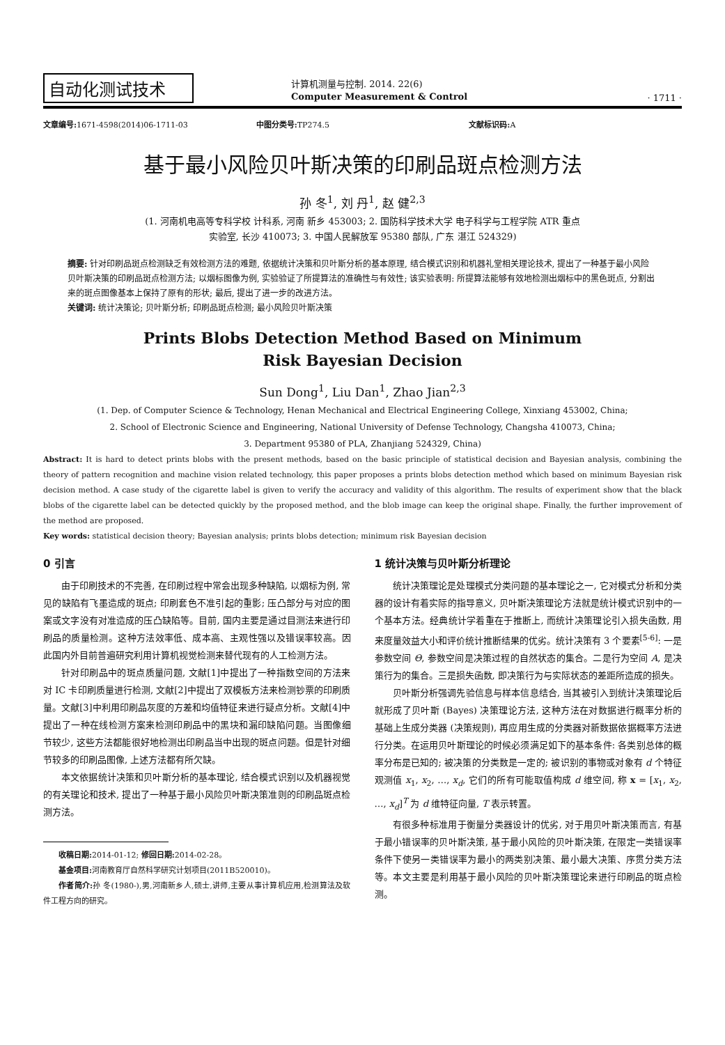自动化测试技术
计算机测量与控制. 2014. 22(6)
Computer Measurement & Control
· 1711 ·
文章编号: 1671-4598(2014)06-1711-03 中图分类号: TP274.5 文献标识码: A
基于最小风险贝叶斯决策的印刷品斑点检测方法
孙 冬<sup>1</sup>, 刘 丹<sup>1</sup>, 赵 健<sup>2,3</sup>
(1. 河南机电高等专科学校 计科系, 河南 新乡 453003; 2. 国防科学技术大学 电子科学与工程学院 ATR 重点
实验室, 长沙 410073; 3. 中国人民解放军 95380 部队, 广东 湛江 524329)
摘要: 针对印刷品斑点检测缺乏有效检测方法的难题, 依据统计决策和贝叶斯分析的基本原理, 结合模式识别和机器礼堂相关理论技术, 提出了一种基于最小风险贝叶斯决策的印刷品斑点检测方法; 以烟标图像为例, 实验验证了所提算法的准确性与有效性; 该实验表明: 所提算法能够有效地检测出烟标中的黑色斑点, 分割出来的斑点图像基本上保持了原有的形状; 最后, 提出了进一步的改进方法。
关键词: 统计决策论; 贝叶斯分析; 印刷品斑点检测; 最小风险贝叶斯决策
Prints Blobs Detection Method Based on Minimum
Risk Bayesian Decision
Sun Dong<sup>1</sup>, Liu Dan<sup>1</sup>, Zhao Jian<sup>2,3</sup>
(1. Dep. of Computer Science & Technology, Henan Mechanical and Electrical Engineering College, Xinxiang 453002, China;
2. School of Electronic Science and Engineering, National University of Defense Technology, Changsha 410073, China;
3. Department 95380 of PLA, Zhanjiang 524329, China)
Abstract: It is hard to detect prints blobs with the present methods, based on the basic principle of statistical decision and Bayesian analysis, combining the theory of pattern recognition and machine vision related technology, this paper proposes a prints blobs detection method which based on minimum Bayesian risk decision method. A case study of the cigarette label is given to verify the accuracy and validity of this algorithm. The results of experiment show that the black blobs of the cigarette label can be detected quickly by the proposed method, and the blob image can keep the original shape. Finally, the further improvement of the method are proposed.
Key words: statistical decision theory; Bayesian analysis; prints blobs detection; minimum risk Bayesian decision
0 引言
由于印刷技术的不完善, 在印刷过程中常会出现多种缺陷, 以烟标为例, 常见的缺陷有飞墨造成的斑点; 印刷套色不准引起的重影; 压凸部分与对应的图案或文字没有对准造成的压凸缺陷等。目前, 国内主要是通过目测法来进行印刷品的质量检测。这种方法效率低、成本高、主观性强以及错误率较高。因此国内外目前普遍研究利用计算机视觉检测来替代现有的人工检测方法。
针对印刷品中的斑点质量问题, 文献[1]中提出了一种指数空间的方法来对 IC 卡印刷质量进行检测, 文献[2]中提出了双模板方法来检测钞票的印刷质量。文献[3]中利用印刷品灰度的方差和均值特征来进行疑点分析。文献[4]中提出了一种在线检测方案来检测印刷品中的黑块和漏印缺陷问题。当图像细节较少, 这些方法都能很好地检测出印刷品当中出现的斑点问题。但是针对细节较多的印刷品图像, 上述方法都有所欠缺。
本文依据统计决策和贝叶斯分析的基本理论, 结合模式识别以及机器视觉的有关理论和技术, 提出了一种基于最小风险贝叶斯决策准则的印刷品斑点检测方法。
收稿日期: 2014-01-12; 修回日期: 2014-02-28。
基金项目: 河南教育厅自然科学研究计划项目(2011B520010)。
作者简介: 孙 冬(1980-),男,河南新乡人,硕士,讲师,主要从事计算机应用,检测算法及软件工程方向的研究。
1 统计决策与贝叶斯分析理论
统计决策理论是处理模式分类问题的基本理论之一, 它对模式分析和分类器的设计有着实际的指导意义, 贝叶斯决策理论方法就是统计模式识别中的一个基本方法。经典统计学着重在于推断上, 而统计决策理论引入损失函数, 用来度量效益大小和评价统计推断结果的优劣。统计决策有 3 个要素<sup>[5-6]</sup>: 一是参数空间 Θ, 参数空间是决策过程的自然状态的集合。二是行为空间 A, 是决策行为的集合。三是损失函数, 即决策行为与实际状态的差距所造成的损失。
贝叶斯分析强调先验信息与样本信息结合, 当其被引入到统计决策理论后就形成了贝叶斯 (Bayes) 决策理论方法, 这种方法在对数据进行概率分析的基础上生成分类器 (决策规则), 再应用生成的分类器对新数据依据概率方法进行分类。在运用贝叶斯理论的时候必须满足如下的基本条件: 各类别总体的概率分布是已知的; 被决策的分类数是一定的; 被识别的事物或对象有 d 个特征观测值 x<sub>1</sub>, x<sub>2</sub>, …, x<sub>d</sub>, 它们的所有可能取值构成 d 维空间, 称 x = [x<sub>1</sub>, x<sub>2</sub>, …, x<sub>d</sub>]<sup>T</sup> 为 d 维特征向量, T 表示转置。
有很多种标准用于衡量分类器设计的优劣, 对于用贝叶斯决策而言, 有基于最小错误率的贝叶斯决策, 基于最小风险的贝叶斯决策, 在限定一类错误率条件下使另一类错误率为最小的两类别决策、最小最大决策、序贯分类方法等。本文主要是利用基于最小风险的贝叶斯决策理论来进行印刷品的斑点检测。